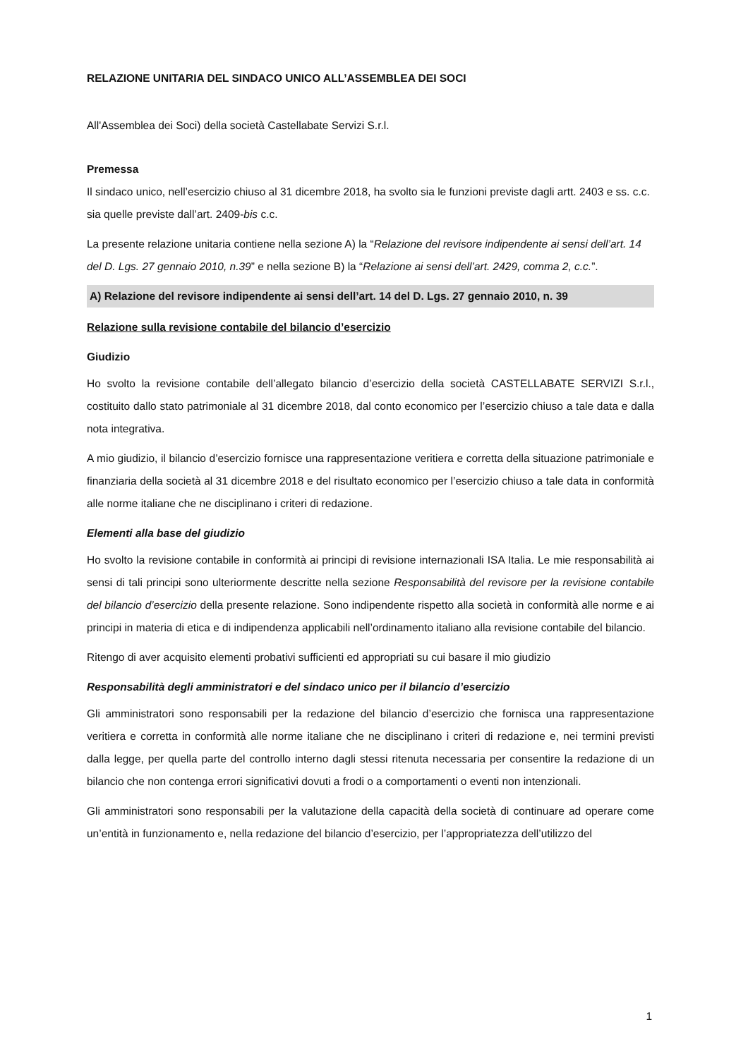RELAZIONE UNITARIA DEL SINDACO UNICO ALL’ASSEMBLEA DEI SOCI
All'Assemblea dei Soci) della società Castellabate Servizi S.r.l.
Premessa
Il sindaco unico, nell’esercizio chiuso al 31 dicembre 2018, ha svolto sia le funzioni previste dagli artt. 2403 e ss. c.c. sia quelle previste dall’art. 2409-bis c.c.
La presente relazione unitaria contiene nella sezione A) la “Relazione del revisore indipendente ai sensi dell’art. 14 del D. Lgs. 27 gennaio 2010, n.39” e nella sezione B) la “Relazione ai sensi dell’art. 2429, comma 2, c.c.”.
A) Relazione del revisore indipendente ai sensi dell’art. 14 del D. Lgs. 27 gennaio 2010, n. 39
Relazione sulla revisione contabile del bilancio d’esercizio
Giudizio
Ho svolto la revisione contabile dell’allegato bilancio d’esercizio della società CASTELLABATE SERVIZI S.r.l., costituito dallo stato patrimoniale al 31 dicembre 2018, dal conto economico per l’esercizio chiuso a tale data e dalla nota integrativa.
A mio giudizio, il bilancio d’esercizio fornisce una rappresentazione veritiera e corretta della situazione patrimoniale e finanziaria della società al 31 dicembre 2018 e del risultato economico per l’esercizio chiuso a tale data in conformità alle norme italiane che ne disciplinano i criteri di redazione.
Elementi alla base del giudizio
Ho svolto la revisione contabile in conformità ai principi di revisione internazionali ISA Italia. Le mie responsabilità ai sensi di tali principi sono ulteriormente descritte nella sezione Responsabilità del revisore per la revisione contabile del bilancio d’esercizio della presente relazione. Sono indipendente rispetto alla società in conformità alle norme e ai principi in materia di etica e di indipendenza applicabili nell’ordinamento italiano alla revisione contabile del bilancio.
Ritengo di aver acquisito elementi probativi sufficienti ed appropriati su cui basare il mio giudizio
Responsabilità degli amministratori e del sindaco unico per il bilancio d’esercizio
Gli amministratori sono responsabili per la redazione del bilancio d’esercizio che fornisca una rappresentazione veritiera e corretta in conformità alle norme italiane che ne disciplinano i criteri di redazione e, nei termini previsti dalla legge, per quella parte del controllo interno dagli stessi ritenuta necessaria per consentire la redazione di un bilancio che non contenga errori significativi dovuti a frodi o a comportamenti o eventi non intenzionali.
Gli amministratori sono responsabili per la valutazione della capacità della società di continuare ad operare come un’entità in funzionamento e, nella redazione del bilancio d’esercizio, per l’appropriatezza dell’utilizzo del
1